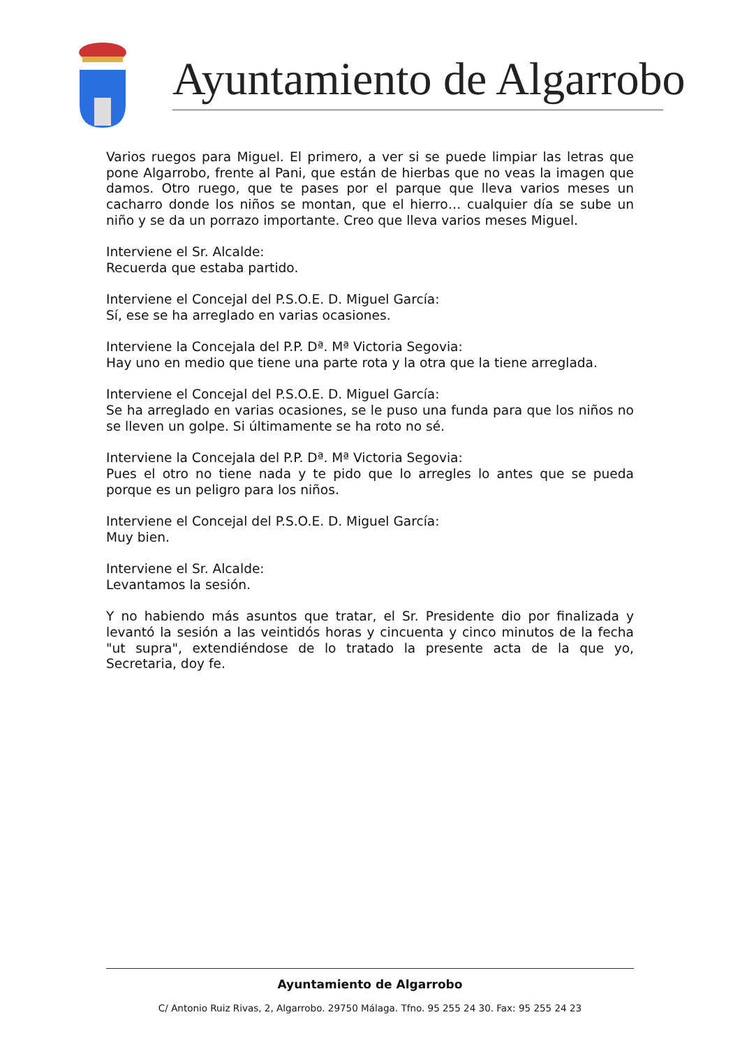Ayuntamiento de Algarrobo
Varios ruegos para Miguel. El primero, a ver si se puede limpiar las letras que pone Algarrobo, frente al Pani, que están de hierbas que no veas la imagen que damos. Otro ruego, que te pases por el parque que lleva varios meses un cacharro donde los niños se montan, que el hierro… cualquier día se sube un niño y se da un porrazo importante. Creo que lleva varios meses Miguel.
Interviene el Sr. Alcalde:
Recuerda que estaba partido.
Interviene el Concejal del P.S.O.E. D. Miguel García:
Sí, ese se ha arreglado en varias ocasiones.
Interviene la Concejala del P.P. Dª. Mª Victoria Segovia:
Hay uno en medio que tiene una parte rota y la otra que la tiene arreglada.
Interviene el Concejal del P.S.O.E. D. Miguel García:
Se ha arreglado en varias ocasiones, se le puso una funda para que los niños no se lleven un golpe. Si últimamente se ha roto no sé.
Interviene la Concejala del P.P. Dª. Mª Victoria Segovia:
Pues el otro no tiene nada y te pido que lo arregles lo antes que se pueda porque es un peligro para los niños.
Interviene el Concejal del P.S.O.E. D. Miguel García:
Muy bien.
Interviene el Sr. Alcalde:
Levantamos la sesión.
Y no habiendo más asuntos que tratar, el Sr. Presidente dio por finalizada y levantó la sesión a las veintidós horas y cincuenta y cinco minutos de la fecha "ut supra", extendiéndose de lo tratado la presente acta de la que yo, Secretaria, doy fe.
Ayuntamiento de Algarrobo
C/ Antonio Ruiz Rivas, 2, Algarrobo. 29750 Málaga. Tfno. 95 255 24 30. Fax: 95 255 24 23